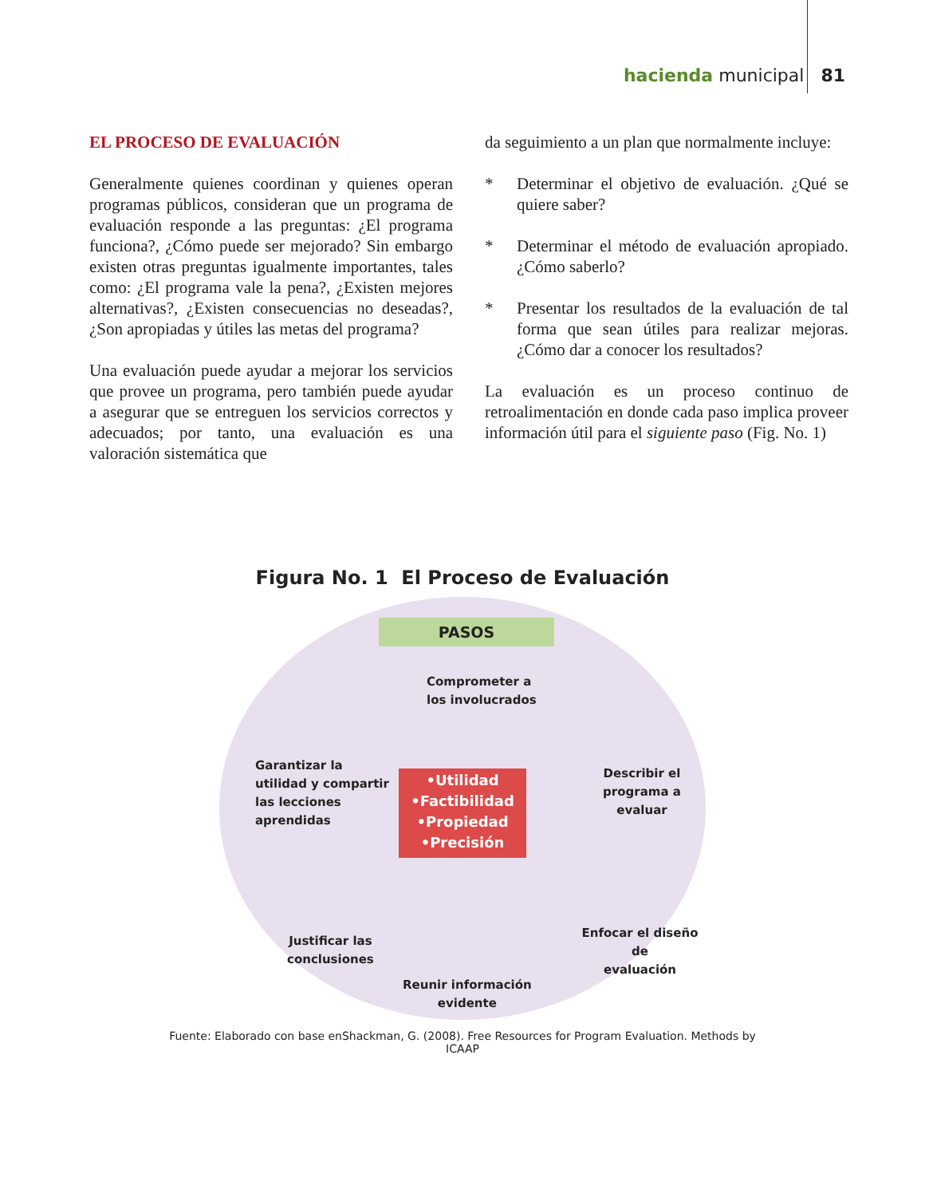hacienda municipal 81
EL PROCESO DE EVALUACIÓN
Generalmente quienes coordinan y quienes operan programas públicos, consideran que un programa de evaluación responde a las preguntas: ¿El programa funciona?, ¿Cómo puede ser mejorado? Sin embargo existen otras preguntas igualmente importantes, tales como: ¿El programa vale la pena?, ¿Existen mejores alternativas?, ¿Existen consecuencias no deseadas?, ¿Son apropiadas y útiles las metas del programa?
Una evaluación puede ayudar a mejorar los servicios que provee un programa, pero también puede ayudar a asegurar que se entreguen los servicios correctos y adecuados; por tanto, una evaluación es una valoración sistemática que
da seguimiento a un plan que normalmente incluye:
* Determinar el objetivo de evaluación. ¿Qué se quiere saber?
* Determinar el método de evaluación apropiado. ¿Cómo saberlo?
* Presentar los resultados de la evaluación de tal forma que sean útiles para realizar mejoras. ¿Cómo dar a conocer los resultados?
La evaluación es un proceso continuo de retroalimentación en donde cada paso implica proveer información útil para el siguiente paso (Fig. No. 1)
Figura No. 1 El Proceso de Evaluación
PASOS
Comprometer a
los involucrados
Garantizar la
utilidad y compartir
las lecciones
aprendidas
Describir el
programa a evaluar
•Utilidad
•Factibilidad
•Propiedad
•Precisión
Justificar las
conclusiones
Enfocar el diseño de
evaluación
Reunir información
evidente
Fuente: Elaborado con base enShackman, G. (2008). Free Resources for Program Evaluation. Methods by ICAAP